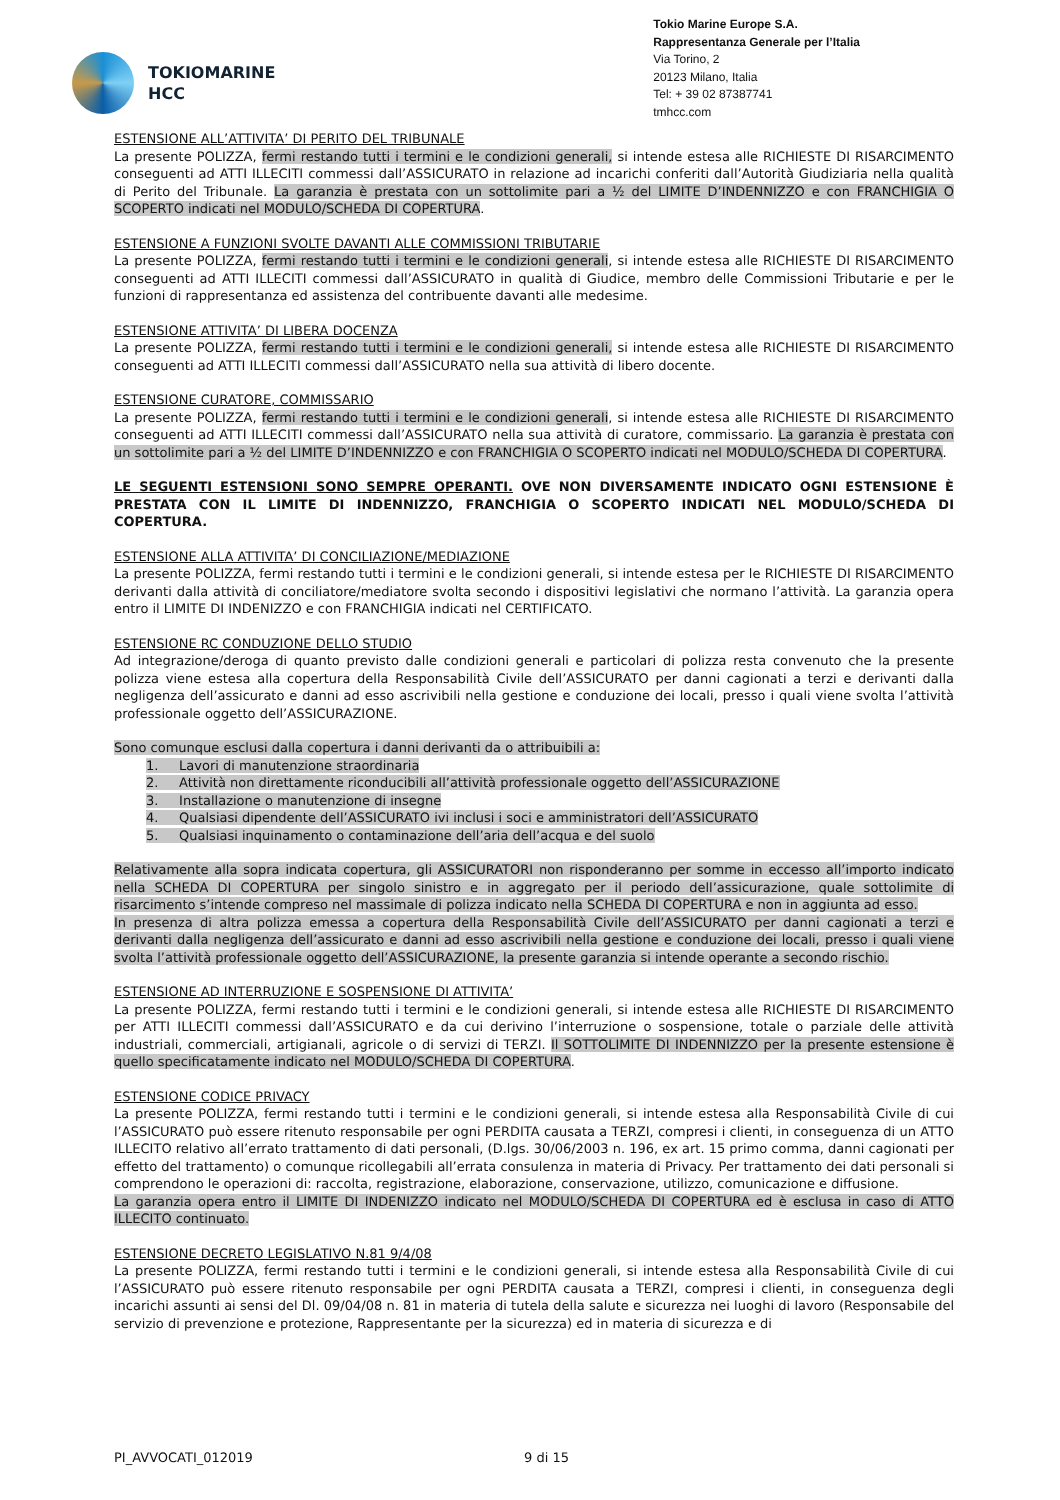TOKIOMARINE
HCC
Tokio Marine Europe S.A.
Rappresentanza Generale per l’Italia
Via Torino, 2
20123 Milano, Italia
Tel: + 39 02 87387741
tmhcc.com
ESTENSIONE ALL’ATTIVITA’ DI PERITO DEL TRIBUNALE
La presente POLIZZA, fermi restando tutti i termini e le condizioni generali, si intende estesa alle RICHIESTE DI RISARCIMENTO conseguenti ad ATTI ILLECITI commessi dall’ASSICURATO in relazione ad incarichi conferiti dall’Autorità Giudiziaria nella qualità di Perito del Tribunale. La garanzia è prestata con un sottolimite pari a ½ del LIMITE D’INDENNIZZO e con FRANCHIGIA O SCOPERTO indicati nel MODULO/SCHEDA DI COPERTURA.
ESTENSIONE A FUNZIONI SVOLTE DAVANTI ALLE COMMISSIONI TRIBUTARIE
La presente POLIZZA, fermi restando tutti i termini e le condizioni generali, si intende estesa alle RICHIESTE DI RISARCIMENTO conseguenti ad ATTI ILLECITI commessi dall’ASSICURATO in qualità di Giudice, membro delle Commissioni Tributarie e per le funzioni di rappresentanza ed assistenza del contribuente davanti alle medesime.
ESTENSIONE ATTIVITA’ DI LIBERA DOCENZA
La presente POLIZZA, fermi restando tutti i termini e le condizioni generali, si intende estesa alle RICHIESTE DI RISARCIMENTO conseguenti ad ATTI ILLECITI commessi dall’ASSICURATO nella sua attività di libero docente.
ESTENSIONE CURATORE, COMMISSARIO
La presente POLIZZA, fermi restando tutti i termini e le condizioni generali, si intende estesa alle RICHIESTE DI RISARCIMENTO conseguenti ad ATTI ILLECITI commessi dall’ASSICURATO nella sua attività di curatore, commissario. La garanzia è prestata con un sottolimite pari a ½ del LIMITE D’INDENNIZZO e con FRANCHIGIA O SCOPERTO indicati nel MODULO/SCHEDA DI COPERTURA.
LE SEGUENTI ESTENSIONI SONO SEMPRE OPERANTI. OVE NON DIVERSAMENTE INDICATO OGNI ESTENSIONE È PRESTATA CON IL LIMITE DI INDENNIZZO, FRANCHIGIA O SCOPERTO INDICATI NEL MODULO/SCHEDA DI COPERTURA.
ESTENSIONE ALLA ATTIVITA’ DI CONCILIAZIONE/MEDIAZIONE
La presente POLIZZA, fermi restando tutti i termini e le condizioni generali, si intende estesa per le RICHIESTE DI RISARCIMENTO derivanti dalla attività di conciliatore/mediatore svolta secondo i dispositivi legislativi che normano l’attività. La garanzia opera entro il LIMITE DI INDENIZZO e con FRANCHIGIA indicati nel CERTIFICATO.
ESTENSIONE RC CONDUZIONE DELLO STUDIO
Ad integrazione/deroga di quanto previsto dalle condizioni generali e particolari di polizza resta convenuto che la presente polizza viene estesa alla copertura della Responsabilità Civile dell’ASSICURATO per danni cagionati a terzi e derivanti dalla negligenza dell’assicurato e danni ad esso ascrivibili nella gestione e conduzione dei locali, presso i quali viene svolta l’attività professionale oggetto dell’ASSICURAZIONE.
Sono comunque esclusi dalla copertura i danni derivanti da o attribuibili a:
1. Lavori di manutenzione straordinaria
2. Attività non direttamente riconducibili all’attività professionale oggetto dell’ASSICURAZIONE
3. Installazione o manutenzione di insegne
4. Qualsiasi dipendente dell’ASSICURATO ivi inclusi i soci e amministratori dell’ASSICURATO
5. Qualsiasi inquinamento o contaminazione dell’aria dell’acqua e del suolo
Relativamente alla sopra indicata copertura, gli ASSICURATORI non risponderanno per somme in eccesso all’importo indicato nella SCHEDA DI COPERTURA per singolo sinistro e in aggregato per il periodo dell’assicurazione, quale sottolimite di risarcimento s’intende compreso nel massimale di polizza indicato nella SCHEDA DI COPERTURA e non in aggiunta ad esso.
In presenza di altra polizza emessa a copertura della Responsabilità Civile dell’ASSICURATO per danni cagionati a terzi e derivanti dalla negligenza dell’assicurato e danni ad esso ascrivibili nella gestione e conduzione dei locali, presso i quali viene svolta l’attività professionale oggetto dell’ASSICURAZIONE, la presente garanzia si intende operante a secondo rischio.
ESTENSIONE AD INTERRUZIONE E SOSPENSIONE DI ATTIVITA’
La presente POLIZZA, fermi restando tutti i termini e le condizioni generali, si intende estesa alle RICHIESTE DI RISARCIMENTO per ATTI ILLECITI commessi dall’ASSICURATO e da cui derivino l’interruzione o sospensione, totale o parziale delle attività industriali, commerciali, artigianali, agricole o di servizi di TERZI. Il SOTTOLIMITE DI INDENNIZZO per la presente estensione è quello specificatamente indicato nel MODULO/SCHEDA DI COPERTURA.
ESTENSIONE CODICE PRIVACY
La presente POLIZZA, fermi restando tutti i termini e le condizioni generali, si intende estesa alla Responsabilità Civile di cui l’ASSICURATO può essere ritenuto responsabile per ogni PERDITA causata a TERZI, compresi i clienti, in conseguenza di un ATTO ILLECITO relativo all’errato trattamento di dati personali, (D.lgs. 30/06/2003 n. 196, ex art. 15 primo comma, danni cagionati per effetto del trattamento) o comunque ricollegabili all’errata consulenza in materia di Privacy. Per trattamento dei dati personali si comprendono le operazioni di: raccolta, registrazione, elaborazione, conservazione, utilizzo, comunicazione e diffusione.
La garanzia opera entro il LIMITE DI INDENIZZO indicato nel MODULO/SCHEDA DI COPERTURA ed è esclusa in caso di ATTO ILLECITO continuato.
ESTENSIONE DECRETO LEGISLATIVO N.81 9/4/08
La presente POLIZZA, fermi restando tutti i termini e le condizioni generali, si intende estesa alla Responsabilità Civile di cui l’ASSICURATO può essere ritenuto responsabile per ogni PERDITA causata a TERZI, compresi i clienti, in conseguenza degli incarichi assunti ai sensi del Dl. 09/04/08 n. 81 in materia di tutela della salute e sicurezza nei luoghi di lavoro (Responsabile del servizio di prevenzione e protezione, Rappresentante per la sicurezza) ed in materia di sicurezza e di
PI_AVVOCATI_012019 9 di 15